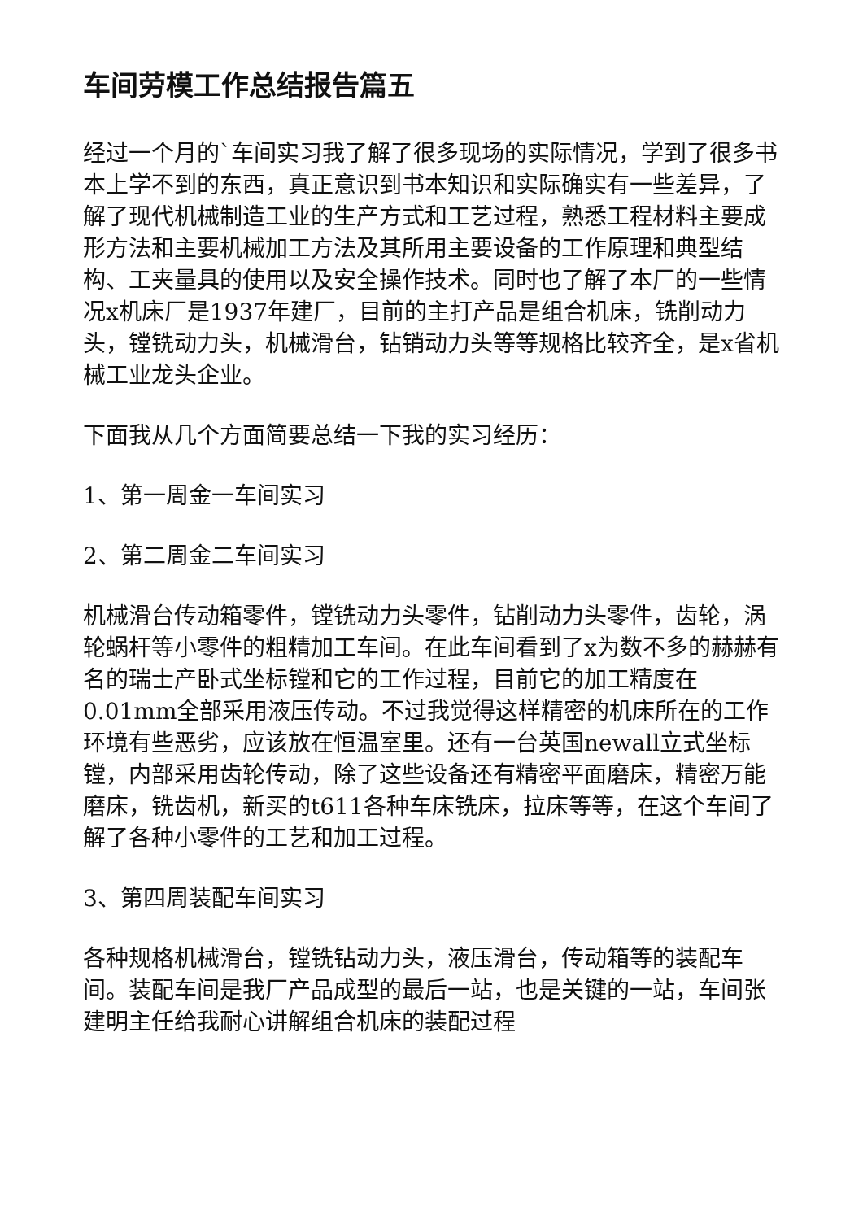车间劳模工作总结报告篇五
经过一个月的`车间实习我了解了很多现场的实际情况，学到了很多书本上学不到的东西，真正意识到书本知识和实际确实有一些差异，了解了现代机械制造工业的生产方式和工艺过程，熟悉工程材料主要成形方法和主要机械加工方法及其所用主要设备的工作原理和典型结构、工夹量具的使用以及安全操作技术。同时也了解了本厂的一些情况x机床厂是1937年建厂，目前的主打产品是组合机床，铣削动力头，镗铣动力头，机械滑台，钻销动力头等等规格比较齐全，是x省机械工业龙头企业。
下面我从几个方面简要总结一下我的实习经历：
1、第一周金一车间实习
2、第二周金二车间实习
机械滑台传动箱零件，镗铣动力头零件，钻削动力头零件，齿轮，涡轮蜗杆等小零件的粗精加工车间。在此车间看到了x为数不多的赫赫有名的瑞士产卧式坐标镗和它的工作过程，目前它的加工精度在0.01mm全部采用液压传动。不过我觉得这样精密的机床所在的工作环境有些恶劣，应该放在恒温室里。还有一台英国newall立式坐标镗，内部采用齿轮传动，除了这些设备还有精密平面磨床，精密万能磨床，铣齿机，新买的t611各种车床铣床，拉床等等，在这个车间了解了各种小零件的工艺和加工过程。
3、第四周装配车间实习
各种规格机械滑台，镗铣钻动力头，液压滑台，传动箱等的装配车间。装配车间是我厂产品成型的最后一站，也是关键的一站，车间张建明主任给我耐心讲解组合机床的装配过程